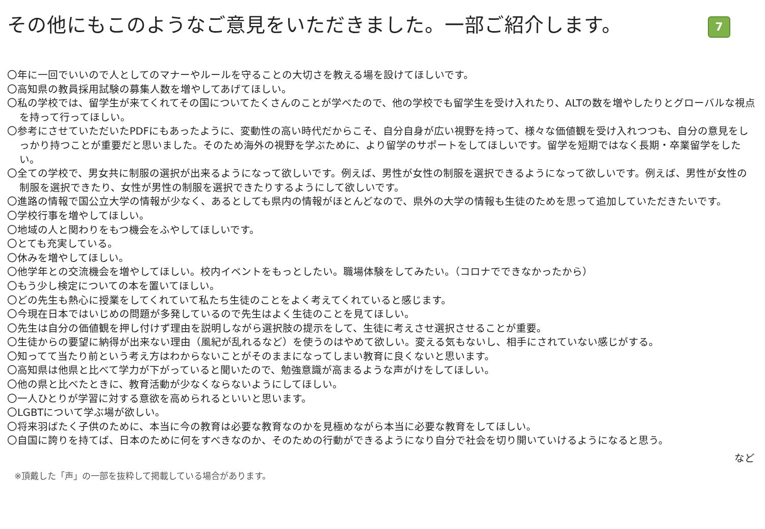その他にもこのようなご意見をいただきました。一部ご紹介します。
7
〇年に一回でいいので人としてのマナーやルールを守ることの大切さを教える場を設けてほしいです。
〇高知県の教員採用試験の募集人数を増やしてあげてほしい。
〇私の学校では、留学生が来てくれてその国についてたくさんのことが学べたので、他の学校でも留学生を受け入れたり、ALTの数を増やしたりとグローバルな視点を持って行ってほしい。
〇参考にさせていただいたPDFにもあったように、変動性の高い時代だからこそ、自分自身が広い視野を持って、様々な価値観を受け入れつつも、自分の意見をしっかり持つことが重要だと思いました。そのため海外の視野を学ぶために、より留学のサポートをしてほしいです。留学を短期ではなく長期・卒業留学をしたい。
〇全ての学校で、男女共に制服の選択が出来るようになって欲しいです。例えば、男性が女性の制服を選択できるようになって欲しいです。例えば、男性が女性の制服を選択できたり、女性が男性の制服を選択できたりするようにして欲しいです。
〇進路の情報で国公立大学の情報が少なく、あるとしても県内の情報がほとんどなので、県外の大学の情報も生徒のためを思って追加していただきたいです。
〇学校行事を増やしてほしい。
〇地域の人と関わりをもつ機会をふやしてほしいです。
〇とても充実している。
〇休みを増やしてほしい。
〇他学年との交流機会を増やしてほしい。校内イベントをもっとしたい。職場体験をしてみたい。（コロナでできなかったから）
〇もう少し検定についての本を置いてほしい。
〇どの先生も熱心に授業をしてくれていて私たち生徒のことをよく考えてくれていると感じます。
〇今現在日本ではいじめの問題が多発しているので先生はよく生徒のことを見てほしい。
〇先生は自分の価値観を押し付けず理由を説明しながら選択肢の提示をして、生徒に考えさせ選択させることが重要。
〇生徒からの要望に納得が出来ない理由（風紀が乱れるなど）を使うのはやめて欲しい。変える気もないし、相手にされていない感じがする。
〇知ってて当たり前という考え方はわからないことがそのままになってしまい教育に良くないと思います。
〇高知県は他県と比べて学力が下がっていると聞いたので、勉強意識が高まるような声がけをしてほしい。
〇他の県と比べたときに、教育活動が少なくならないようにしてほしい。
〇一人ひとりが学習に対する意欲を高められるといいと思います。
〇LGBTについて学ぶ場が欲しい。
〇将来羽ばたく子供のために、本当に今の教育は必要な教育なのかを見極めながら本当に必要な教育をしてほしい。
〇自国に誇りを持てば、日本のために何をすべきなのか、そのための行動ができるようになり自分で社会を切り開いていけるようになると思う。
など
※頂戴した「声」の一部を抜粋して掲載している場合があります。